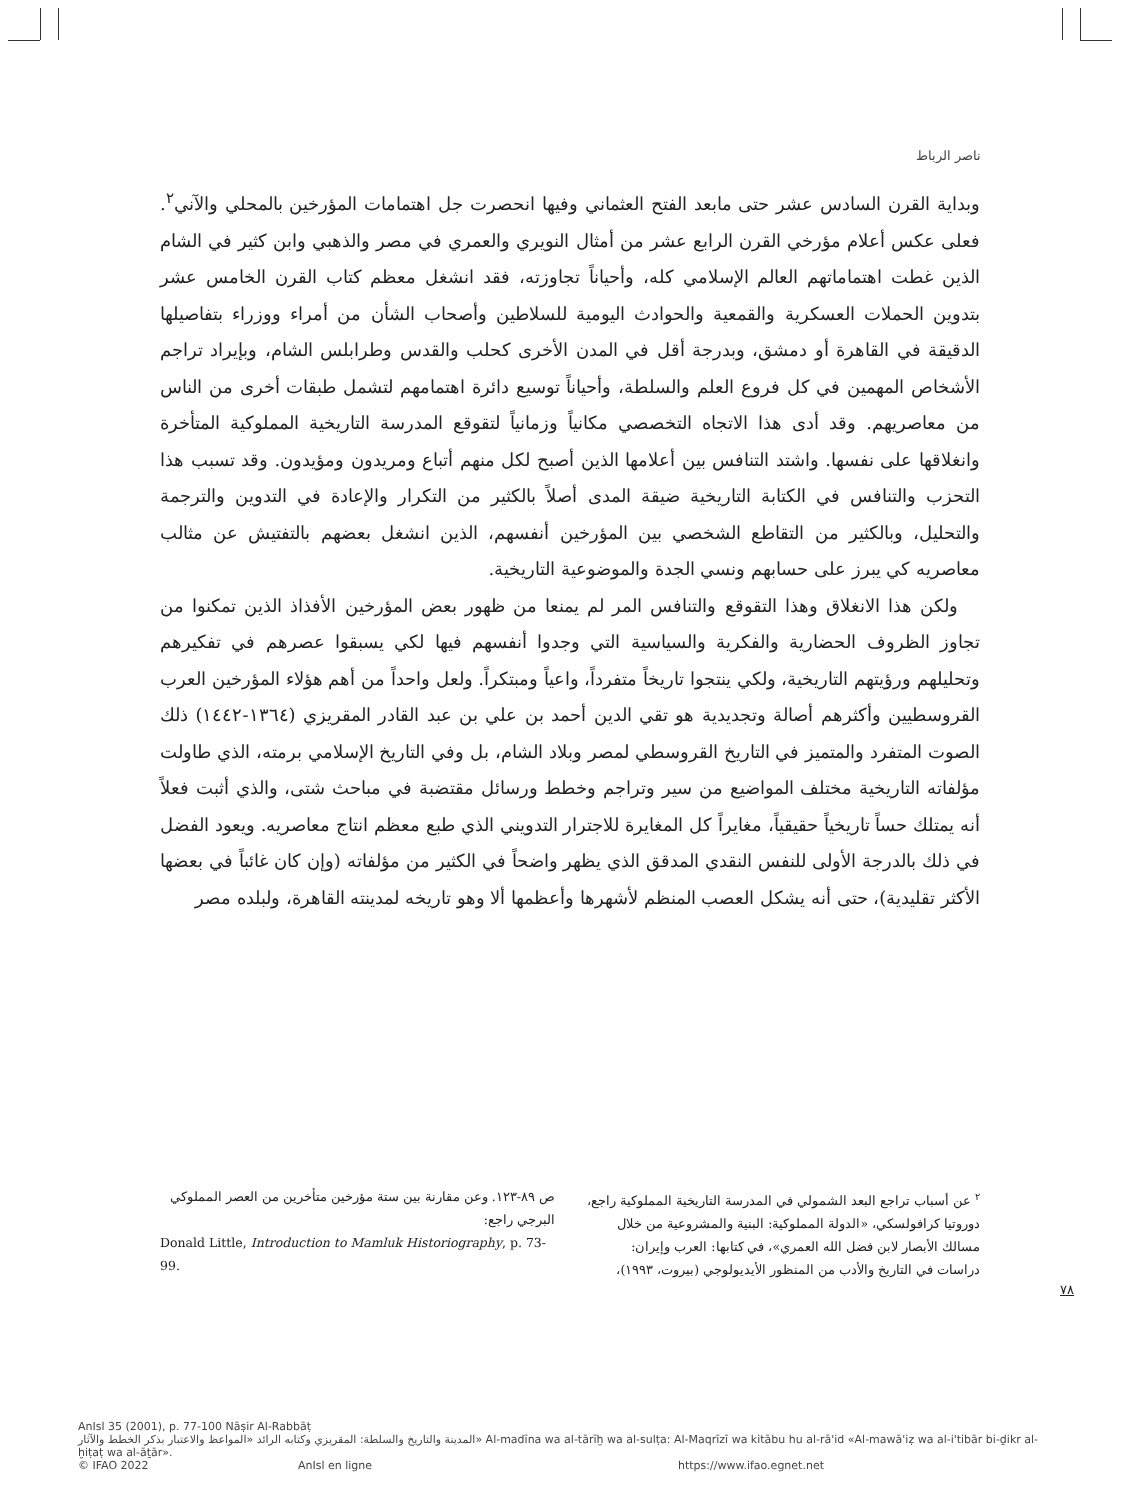ناصر الرباط
وبداية القرن السادس عشر حتى مابعد الفتح العثماني وفيها انحصرت جل اهتمامات المؤرخين بالمحلي والآني<sup>٢</sup>. فعلى عكس أعلام مؤرخي القرن الرابع عشر من أمثال النويري والعمري في مصر والذهبي وابن كثير في الشام الذين غطت اهتماماتهم العالم الإسلامي كله، وأحياناً تجاوزته، فقد انشغل معظم كتاب القرن الخامس عشر بتدوين الحملات العسكرية والقمعية والحوادث اليومية للسلاطين وأصحاب الشأن من أمراء ووزراء بتفاصيلها الدقيقة في القاهرة أو دمشق، وبدرجة أقل في المدن الأخرى كحلب والقدس وطرابلس الشام، وبإيراد تراجم الأشخاص المهمين في كل فروع العلم والسلطة، وأحياناً توسيع دائرة اهتمامهم لتشمل طبقات أخرى من الناس من معاصريهم. وقد أدى هذا الاتجاه التخصصي مكانياً وزمانياً لتقوقع المدرسة التاريخية المملوكية المتأخرة وانغلاقها على نفسها. واشتد التنافس بين أعلامها الذين أصبح لكل منهم أتباع ومريدون ومؤيدون. وقد تسبب هذا التحزب والتنافس في الكتابة التاريخية ضيقة المدى أصلاً بالكثير من التكرار والإعادة في التدوين والترجمة والتحليل، وبالكثير من التقاطع الشخصي بين المؤرخين أنفسهم، الذين انشغل بعضهم بالتفتيش عن مثالب معاصريه كي يبرز على حسابهم ونسي الجدة والموضوعية التاريخية.
ولكن هذا الانغلاق وهذا التقوقع والتنافس المر لم يمنعا من ظهور بعض المؤرخين الأفذاذ الذين تمكنوا من تجاوز الظروف الحضارية والفكرية والسياسية التي وجدوا أنفسهم فيها لكي يسبقوا عصرهم في تفكيرهم وتحليلهم ورؤيتهم التاريخية، ولكي ينتجوا تاريخاً متفرداً، واعياً ومبتكراً. ولعل واحداً من أهم هؤلاء المؤرخين العرب القروسطيين وأكثرهم أصالة وتجديدية هو تقي الدين أحمد بن علي بن عبد القادر المقريزي (١٣٦٤-١٤٤٢) ذلك الصوت المتفرد والمتميز في التاريخ القروسطي لمصر وبلاد الشام، بل وفي التاريخ الإسلامي برمته، الذي طاولت مؤلفاته التاريخية مختلف المواضيع من سير وتراجم وخطط ورسائل مقتضبة في مباحث شتى، والذي أثبت فعلاً أنه يمتلك حساً تاريخياً حقيقياً، مغايراً كل المغايرة للاجترار التدويني الذي طبع معظم انتاج معاصريه. ويعود الفضل في ذلك بالدرجة الأولى للنفس النقدي المدقق الذي يظهر واضحاً في الكثير من مؤلفاته (وإن كان غائباً في بعضها الأكثر تقليدية)، حتى أنه يشكل العصب المنظم لأشهرها وأعظمها ألا وهو تاريخه لمدينته القاهرة، ولبلده مصر
<sup>٢</sup> عن أسباب تراجع البعد الشمولي في المدرسة التاريخية المملوكية راجع، دوروتيا كرافولسكي، «الدولة المملوكية: البنية والمشروعية من خلال مسالك الأبصار لابن فضل الله العمري»، في كتابها: العرب وإيران: دراسات في التاريخ والأدب من المنظور الأيديولوجي (بيروت، ١٩٩٣)،
ص ٨٩-١٢٣. وعن مقارنة بين ستة مؤرخين متأخرين من العصر المملوكي البرجي راجع:
Donald Little, Introduction to Mamluk Historiography, p. 73-99.
٧٨
AnIsl 35 (2001), p. 77-100 Nāṣir Al-Rabbāṭ
المدينة والتاريخ والسلطة: المقريزي وكتابه الرائد «المواعظ والاعتبار بذكر الخطط والآثار» Al-madīna wa al-tārīḫ wa al-sulṭa: Al-Maqrīzī wa kitābu hu al-rā'id «Al-mawā'iẓ wa al-i'tibār bi-ḏikr al-ḫiṭaṭ wa al-āṯār».
© IFAO 2022 AnIsl en ligne https://www.ifao.egnet.net